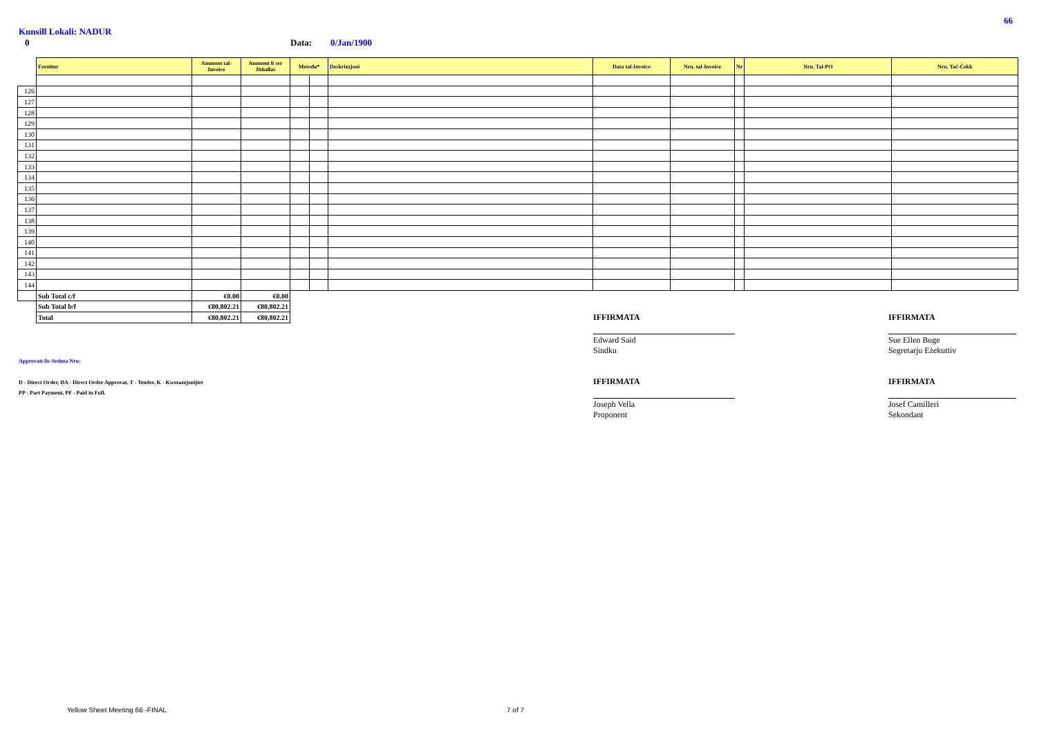66
Kunsill Lokali: NADUR
0 Data: 0/Jan/1900
| | Fornitur | Ammont tal-Invoice | Ammont li ser Jithallas | Metodu* | | Deskrizzjoni | Data tal-Invoice | Nru. tal-Invoice | Nr | Nru. Tal-PO | Nru. Taċ-Ċekk |
| 126 | | | | | | | | | | | |
| 127 | | | | | | | | | | | |
| 128 | | | | | | | | | | | |
| 129 | | | | | | | | | | | |
| 130 | | | | | | | | | | | |
| 131 | | | | | | | | | | | |
| 132 | | | | | | | | | | | |
| 133 | | | | | | | | | | | |
| 134 | | | | | | | | | | | |
| 135 | | | | | | | | | | | |
| 136 | | | | | | | | | | | |
| 137 | | | | | | | | | | | |
| 138 | | | | | | | | | | | |
| 139 | | | | | | | | | | | |
| 140 | | | | | | | | | | | |
| 141 | | | | | | | | | | | |
| 142 | | | | | | | | | | | |
| 143 | | | | | | | | | | | |
| 144 | | | | | | | | | | | |
| | Sub Total c/f | €0.00 | €0.00 | | | | | | | | |
| | Sub Total b/f | €80,802.21 | €80,802.21 | | | | | | | | |
| | Total | €80,802.21 | €80,802.21 | | | | | | | | |
IFFIRMATA
Edward Said
Sindku
IFFIRMATA
Sue Ellen Buge
Segretarju Eżekuttiv
IFFIRMATA
Joseph Vella
Proponent
IFFIRMATA
Josef Camilleri
Sekondant
Approvati fis-Seduta Nru:
D - Direct Order, DA - Direct Order Approvat, T - Tender, K - Kwotazzjonijiet
PP - Part Payment, PF - Paid in Full.
Yellow Sheet Meeting 66 -FINAL 7 of 7